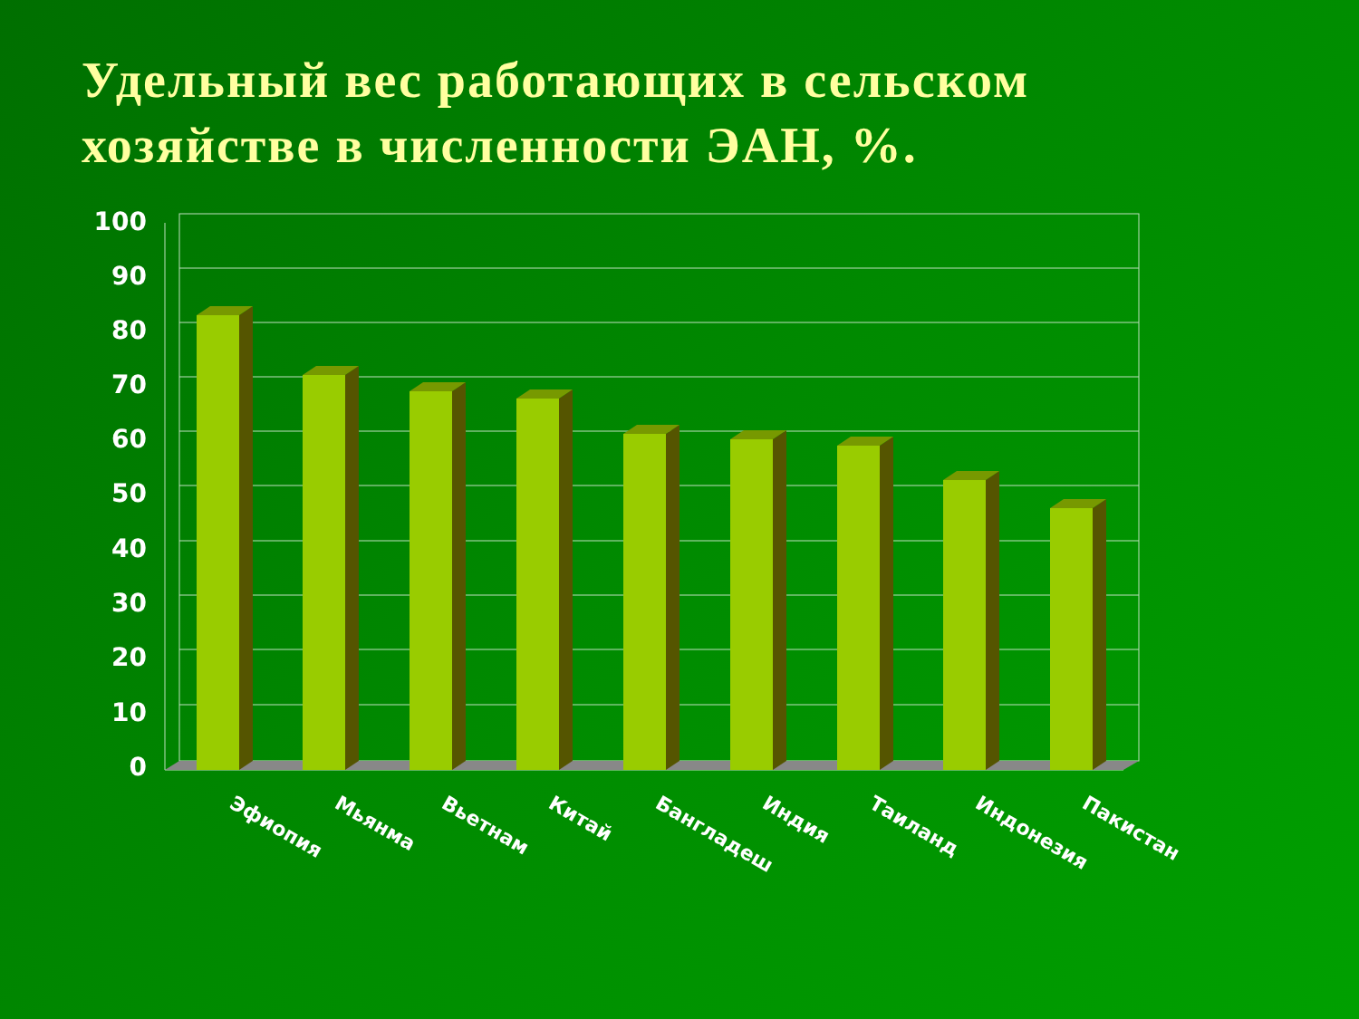Удельный вес работающих в сельском хозяйстве в численности ЭАН, %.
100
90
80
70
60
50
40
30
20
10
0
Эфиопия
Мьянма
Вьетнам
Китай
Бангладеш
Индия
Таиланд
Индонезия
Пакистан